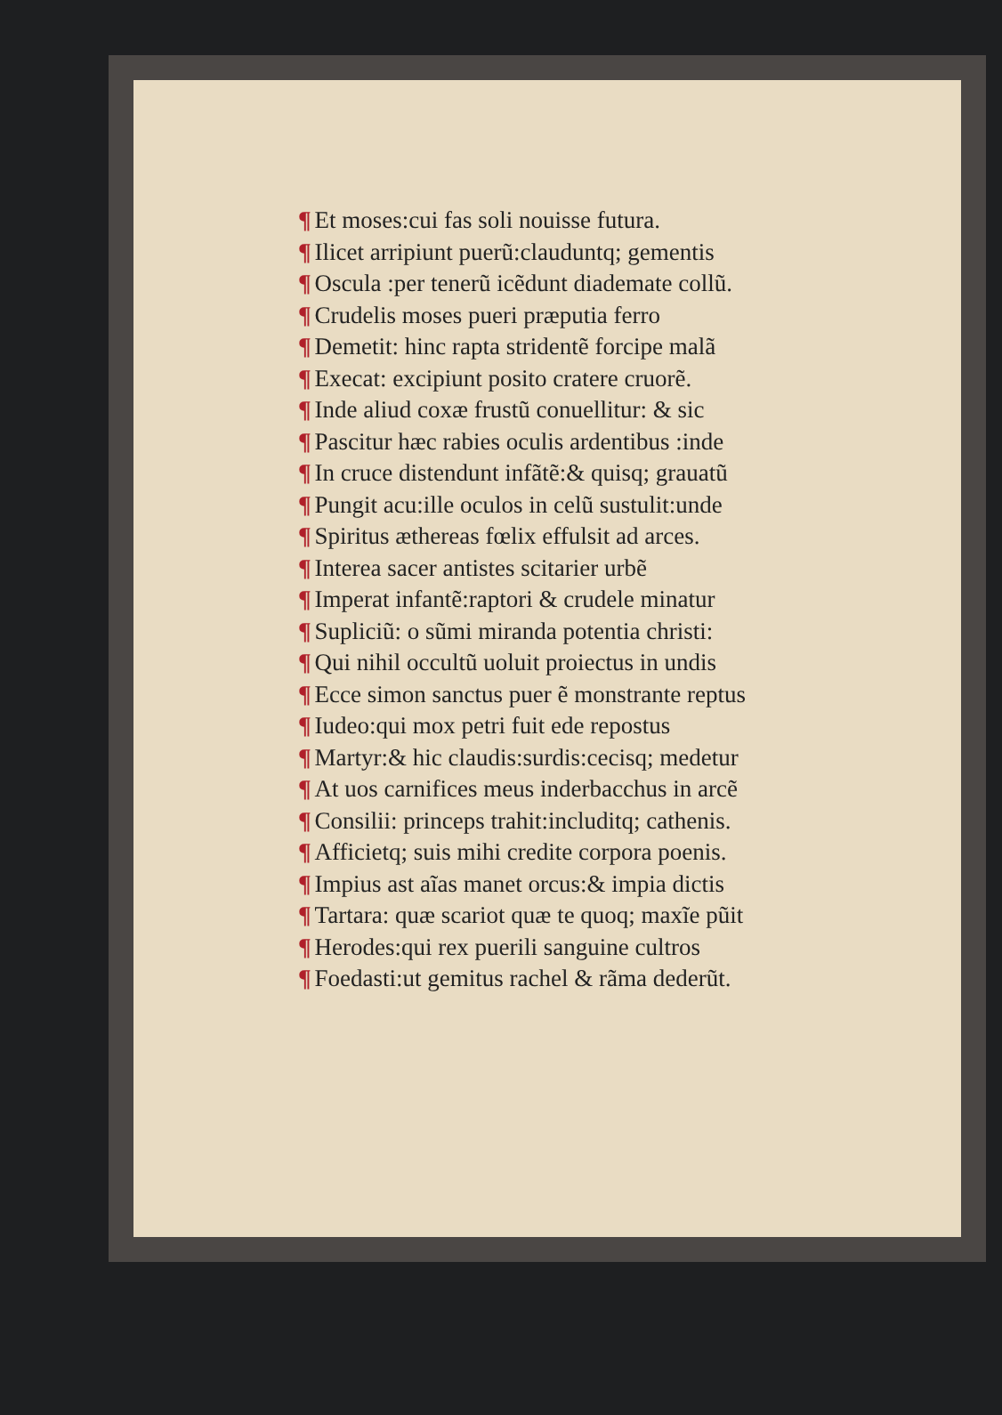¶ Et moses:cui fas soli nouisse futura.
¶ Ilicet arripiunt puerũ:clauduntq; gementis
¶ Oscula :per tenerũ icẽdunt diademate collũ.
¶ Crudelis moses pueri præputia ferro
¶ Demetit: hinc rapta stridentẽ forcipe malã
¶ Execat: excipiunt posito cratere cruorẽ.
¶ Inde aliud coxæ frustũ conuellitur: & sic
¶ Pascitur hæc rabies oculis ardentibus :inde
¶ In cruce distendunt infãtẽ:& quisq; grauatũ
¶ Pungit acu:ille oculos in celũ sustulit:unde
¶ Spiritus æthereas fœlix effulsit ad arces.
¶ Interea sacer antistes scitarier urbẽ
¶ Imperat infantẽ:raptori & crudele minatur
¶ Supliciũ: o sũmi miranda potentia christi:
¶ Qui nihil occultũ uoluit proiectus in undis
¶ Ecce simon sanctus puer ẽ monstrante reptus
¶ Iudeo:qui mox petri fuit ede repostus
¶ Martyr:& hic claudis:surdis:cecisq; medetur
¶ At uos carnifices meus inderbacchus in arcẽ
¶ Consilii: princeps trahit:includitq; cathenis.
¶ Afficietq; suis mihi credite corpora poenis.
¶ Impius ast aĩas manet orcus:& impia dictis
¶ Tartara: quæ scariot quæ te quoq; maxĩe pũit
¶ Herodes:qui rex puerili sanguine cultros
¶ Foedasti:ut gemitus rachel & rãma dederũt.